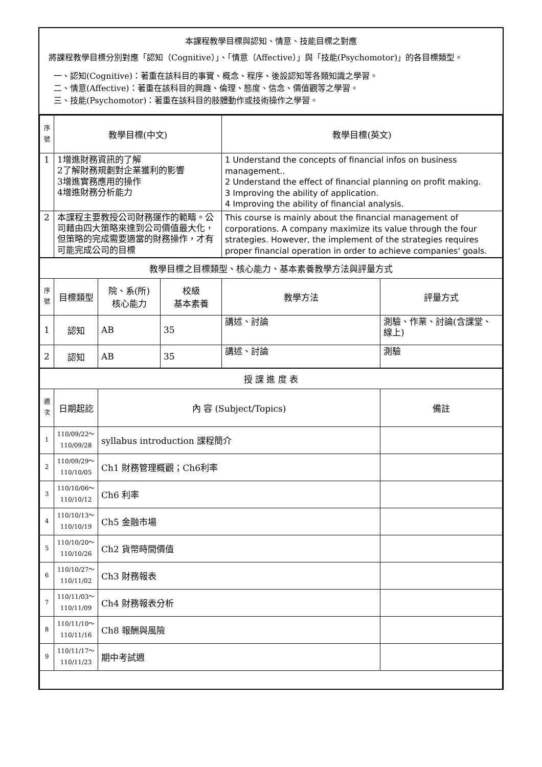本課程教學目標與認知、情意、技能目標之對應
將課程教學目標分別對應「認知（Cognitive）」、「情意（Affective）」與「技能(Psychomotor)」的各目標類型。
一、認知(Cognitive)：著重在該科目的事實、概念、程序、後設認知等各類知識之學習。
二、情意(Affective)：著重在該科目的興趣、倫理、態度、信念、價值觀等之學習。
三、技能(Psychomotor)：著重在該科目的肢體動作或技術操作之學習。
| 序 號 | 教學目標(中文) | | | 教學目標(英文) | |
| 1 | 1增進財務資訊的了解 2了解財務規劃對企業獲利的影響 3增進實務應用的操作 4增進財務分析能力 | | | 1 Understand the concepts of financial infos on business management.. 2 Understand the effect of financial planning on profit making. 3 Improving the ability of application. 4 Improving the ability of financial analysis. | |
| 2 | 本課程主要教授公司財務運作的範疇。公司藉由四大策略來達到公司價值最大化，但策略的完成需要適當的財務操作，才有可能完成公司的目標 | | | This course is mainly about the financial management of corporations. A company maximize its value through the four strategies. However, the implement of the strategies requires proper financial operation in order to achieve companies' goals. | |
| 教學目標之目標類型、核心能力、基本素養教學方法與評量方式 | | | | | |
| 序 號 | 目標類型 | 院、系(所) 核心能力 | 校級 基本素養 | 教學方法 | 評量方式 |
| 1 | 認知 | AB | 35 | 講述、討論 | 測驗、作業、討論(含課堂、線上) |
| 2 | 認知 | AB | 35 | 講述、討論 | 測驗 |
| 授 課 進 度 表 | | | | | |
| 週 次 | 日期起訖 | 內 容 (Subject/Topics) | | | 備註 |
| 1 | 110/09/22～ 110/09/28 | syllabus introduction 課程簡介 | | | |
| 2 | 110/09/29～ 110/10/05 | Ch1 財務管理概觀；Ch6利率 | | | |
| 3 | 110/10/06～ 110/10/12 | Ch6 利率 | | | |
| 4 | 110/10/13～ 110/10/19 | Ch5 金融市場 | | | |
| 5 | 110/10/20～ 110/10/26 | Ch2 貨幣時間價值 | | | |
| 6 | 110/10/27～ 110/11/02 | Ch3 財務報表 | | | |
| 7 | 110/11/03～ 110/11/09 | Ch4 財務報表分析 | | | |
| 8 | 110/11/10～ 110/11/16 | Ch8 報酬與風險 | | | |
| 9 | 110/11/17～ 110/11/23 | 期中考試週 | | | |